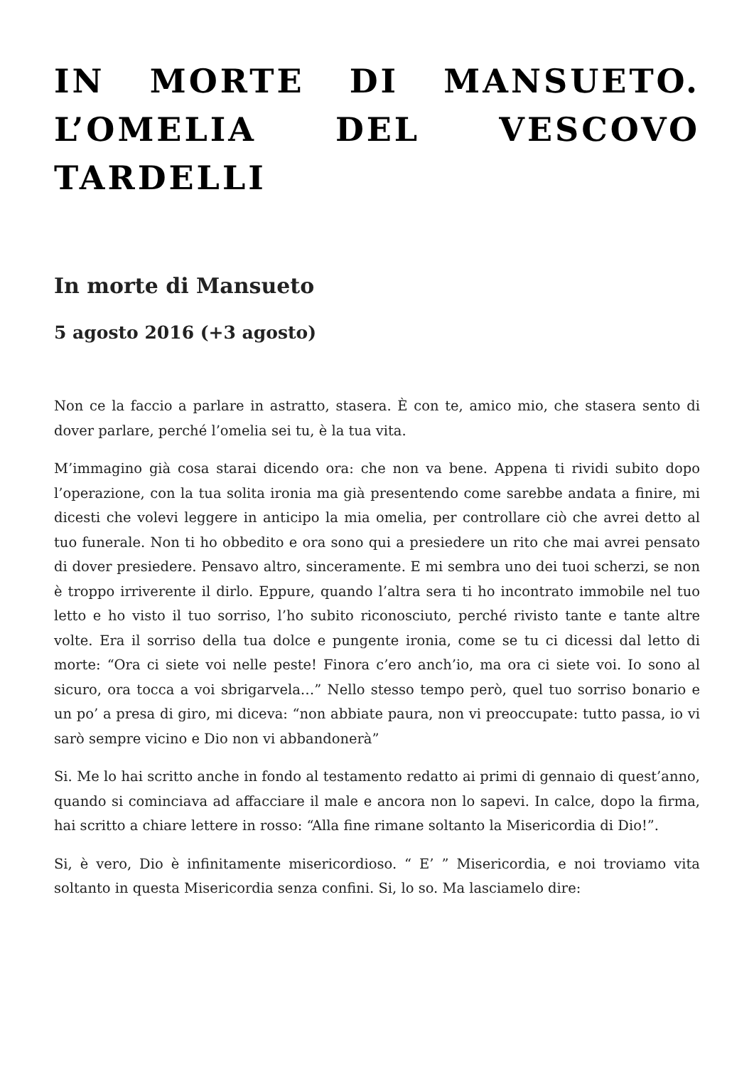IN MORTE DI MANSUETO. L’OMELIA DEL VESCOVO TARDELLI
In morte di Mansueto
5 agosto 2016 (+3 agosto)
Non ce la faccio a parlare in astratto, stasera. È con te, amico mio, che stasera sento di dover parlare, perché l’omelia sei tu, è la tua vita.
M’immagino già cosa starai dicendo ora: che non va bene. Appena ti rividi subito dopo l’operazione, con la tua solita ironia ma già presentendo come sarebbe andata a finire, mi dicesti che volevi leggere in anticipo la mia omelia, per controllare ciò che avrei detto al tuo funerale. Non ti ho obbedito e ora sono qui a presiedere un rito che mai avrei pensato di dover presiedere. Pensavo altro, sinceramente. E mi sembra uno dei tuoi scherzi, se non è troppo irriverente il dirlo. Eppure, quando l’altra sera ti ho incontrato immobile nel tuo letto e ho visto il tuo sorriso, l’ho subito riconosciuto, perché rivisto tante e tante altre volte. Era il sorriso della tua dolce e pungente ironia, come se tu ci dicessi dal letto di morte: “Ora ci siete voi nelle peste! Finora c’ero anch’io, ma ora ci siete voi. Io sono al sicuro, ora tocca a voi sbrigarvela…” Nello stesso tempo però, quel tuo sorriso bonario e un po’ a presa di giro, mi diceva: “non abbiate paura, non vi preoccupate: tutto passa, io vi sarò sempre vicino e Dio non vi abbandonerà”
Si. Me lo hai scritto anche in fondo al testamento redatto ai primi di gennaio di quest’anno, quando si cominciava ad affacciare il male e ancora non lo sapevi. In calce, dopo la firma, hai scritto a chiare lettere in rosso: “Alla fine rimane soltanto la Misericordia di Dio!”.
Si, è vero, Dio è infinitamente misericordioso. “ E’ ” Misericordia, e noi troviamo vita soltanto in questa Misericordia senza confini. Si, lo so. Ma lasciamelo dire: